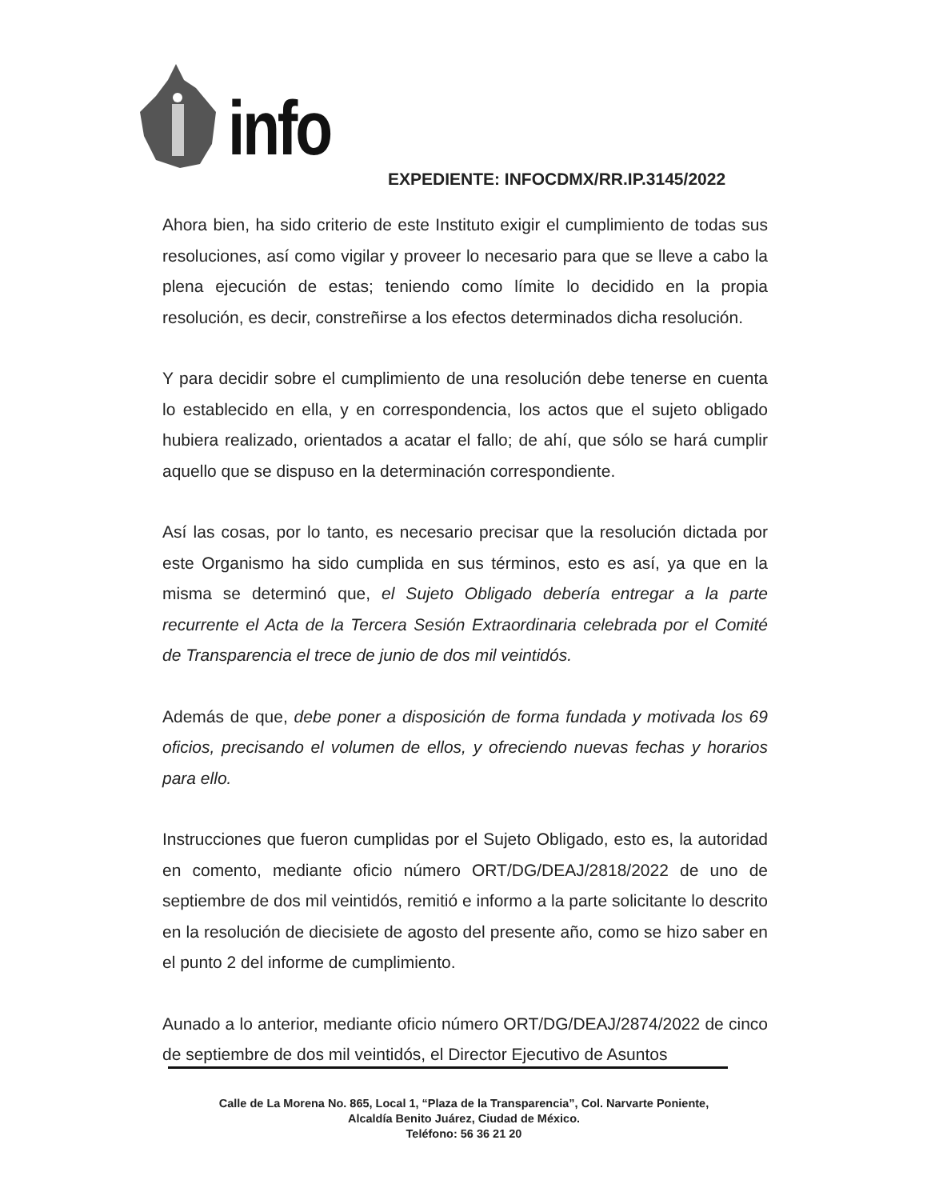info
EXPEDIENTE: INFOCDMX/RR.IP.3145/2022
Ahora bien, ha sido criterio de este Instituto exigir el cumplimiento de todas sus resoluciones, así como vigilar y proveer lo necesario para que se lleve a cabo la plena ejecución de estas; teniendo como límite lo decidido en la propia resolución, es decir, constreñirse a los efectos determinados dicha resolución.
Y para decidir sobre el cumplimiento de una resolución debe tenerse en cuenta lo establecido en ella, y en correspondencia, los actos que el sujeto obligado hubiera realizado, orientados a acatar el fallo; de ahí, que sólo se hará cumplir aquello que se dispuso en la determinación correspondiente.
Así las cosas, por lo tanto, es necesario precisar que la resolución dictada por este Organismo ha sido cumplida en sus términos, esto es así, ya que en la misma se determinó que, el Sujeto Obligado debería entregar a la parte recurrente el Acta de la Tercera Sesión Extraordinaria celebrada por el Comité de Transparencia el trece de junio de dos mil veintidós.
Además de que, debe poner a disposición de forma fundada y motivada los 69 oficios, precisando el volumen de ellos, y ofreciendo nuevas fechas y horarios para ello.
Instrucciones que fueron cumplidas por el Sujeto Obligado, esto es, la autoridad en comento, mediante oficio número ORT/DG/DEAJ/2818/2022 de uno de septiembre de dos mil veintidós, remitió e informo a la parte solicitante lo descrito en la resolución de diecisiete de agosto del presente año, como se hizo saber en el punto 2 del informe de cumplimiento.
Aunado a lo anterior, mediante oficio número ORT/DG/DEAJ/2874/2022 de cinco de septiembre de dos mil veintidós, el Director Ejecutivo de Asuntos
Calle de La Morena No. 865, Local 1, “Plaza de la Transparencia”, Col. Narvarte Poniente,
Alcaldía Benito Juárez, Ciudad de México.
Teléfono: 56 36 21 20